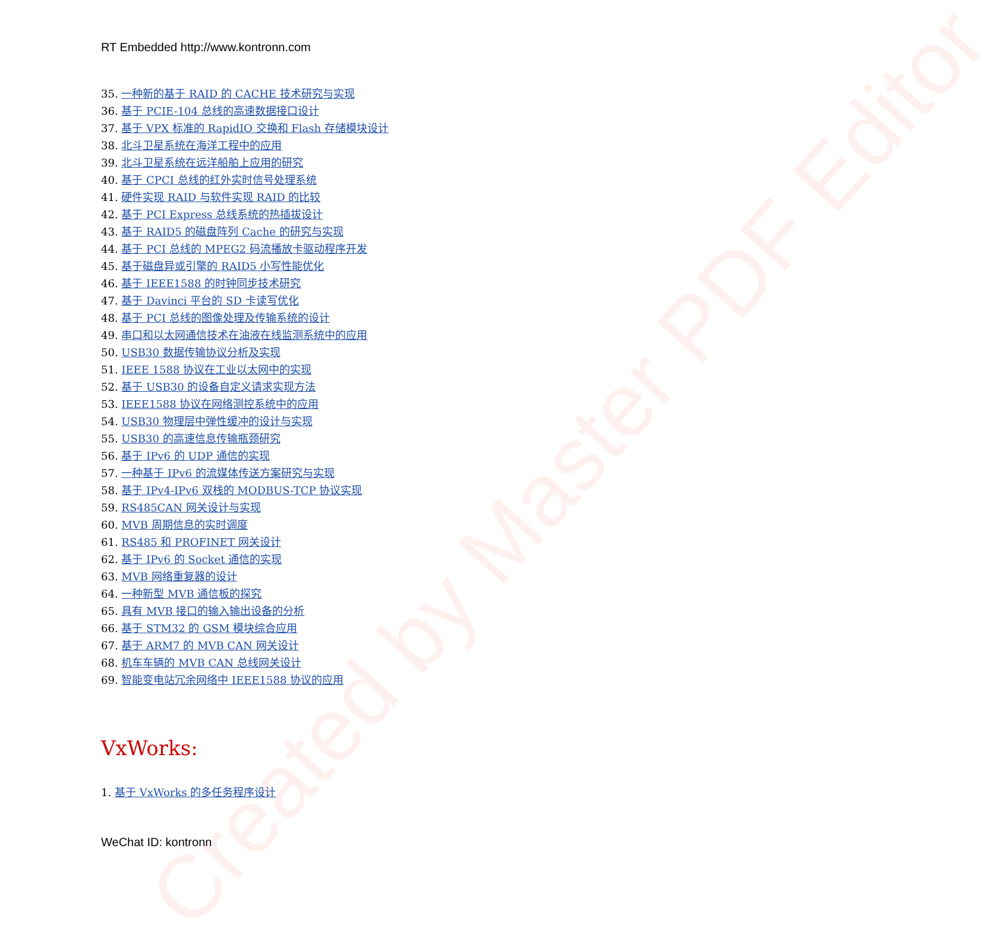Created by Master PDF Editor
RT Embedded http://www.kontronn.com
35. 一种新的基于 RAID 的 CACHE 技术研究与实现
36. 基于 PCIE-104 总线的高速数据接口设计
37. 基于 VPX 标准的 RapidIO 交换和 Flash 存储模块设计
38. 北斗卫星系统在海洋工程中的应用
39. 北斗卫星系统在远洋船舶上应用的研究
40. 基于 CPCI 总线的红外实时信号处理系统
41. 硬件实现 RAID 与软件实现 RAID 的比较
42. 基于 PCI Express 总线系统的热插拔设计
43. 基于 RAID5 的磁盘阵列 Cache 的研究与实现
44. 基于 PCI 总线的 MPEG2 码流播放卡驱动程序开发
45. 基于磁盘异或引擎的 RAID5 小写性能优化
46. 基于 IEEE1588 的时钟同步技术研究
47. 基于 Davinci 平台的 SD 卡读写优化
48. 基于 PCI 总线的图像处理及传输系统的设计
49. 串口和以太网通信技术在油液在线监测系统中的应用
50. USB30 数据传输协议分析及实现
51. IEEE 1588 协议在工业以太网中的实现
52. 基于 USB30 的设备自定义请求实现方法
53. IEEE1588 协议在网络测控系统中的应用
54. USB30 物理层中弹性缓冲的设计与实现
55. USB30 的高速信息传输瓶颈研究
56. 基于 IPv6 的 UDP 通信的实现
57. 一种基于 IPv6 的流媒体传送方案研究与实现
58. 基于 IPv4-IPv6 双栈的 MODBUS-TCP 协议实现
59. RS485CAN 网关设计与实现
60. MVB 周期信息的实时调度
61. RS485 和 PROFINET 网关设计
62. 基于 IPv6 的 Socket 通信的实现
63. MVB 网络重复器的设计
64. 一种新型 MVB 通信板的探究
65. 具有 MVB 接口的输入输出设备的分析
66. 基于 STM32 的 GSM 模块综合应用
67. 基于 ARM7 的 MVB CAN 网关设计
68. 机车车辆的 MVB CAN 总线网关设计
69. 智能变电站冗余网络中 IEEE1588 协议的应用
VxWorks:
1. 基于 VxWorks 的多任务程序设计
WeChat ID: kontronn